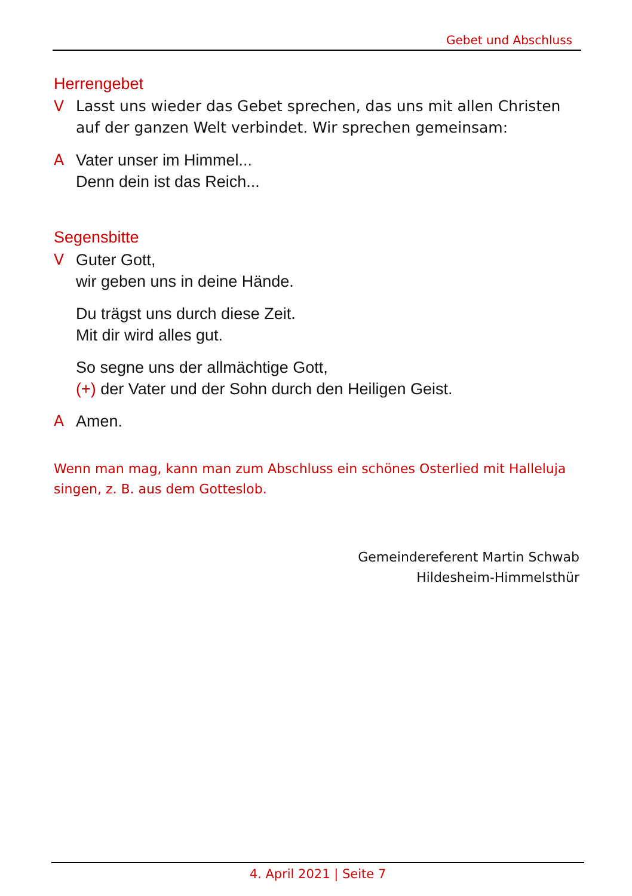Gebet und Abschluss
Herrengebet
V Lasst uns wieder das Gebet sprechen, das uns mit allen Christen auf der ganzen Welt verbindet. Wir sprechen gemeinsam:
A Vater unser im Himmel...
Denn dein ist das Reich...
Segensbitte
V Guter Gott,
wir geben uns in deine Hände.
Du trägst uns durch diese Zeit.
Mit dir wird alles gut.
So segne uns der allmächtige Gott,
(+) der Vater und der Sohn durch den Heiligen Geist.
A Amen.
Wenn man mag, kann man zum Abschluss ein schönes Osterlied mit Halleluja singen, z. B. aus dem Gotteslob.
Gemeindereferent Martin Schwab
Hildesheim-Himmelsthür
4. April 2021 | Seite 7